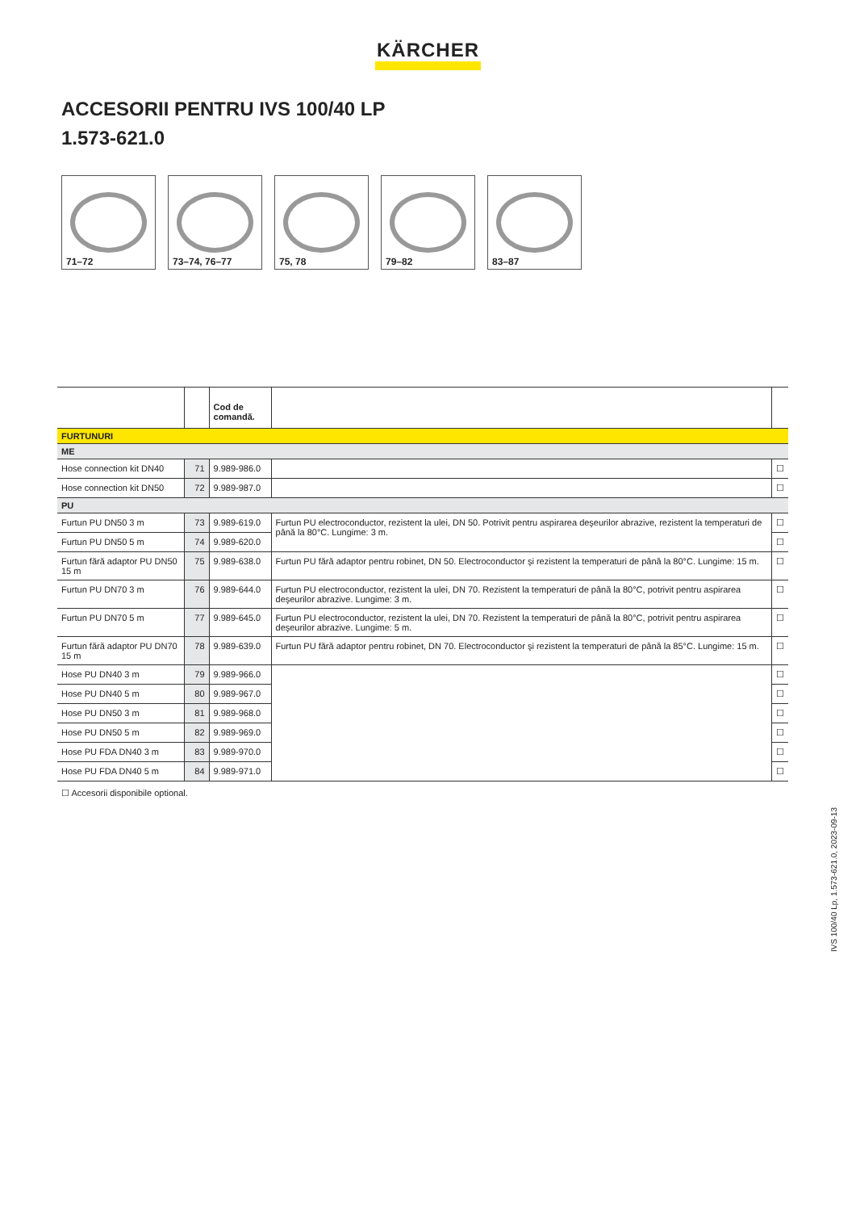KÄRCHER
ACCESORII PENTRU IVS 100/40 LP
1.573-621.0
71–72 73–74, 76–77
75, 78 79–82 83–87
| | | Cod de comandă. | | |
| --- | --- | --- | --- | --- |
| FURTUNURI | | | | |
| ME | | | | |
| Hose connection kit DN40 | 71 | 9.989-986.0 | | ☐ |
| Hose connection kit DN50 | 72 | 9.989-987.0 | | ☐ |
| PU | | | | |
| Furtun PU DN50 3 m | 73 | 9.989-619.0 | Furtun PU electroconductor, rezistent la ulei, DN 50. Potrivit pentru aspirarea deşeurilor abrazive, rezistent la temperaturi de până la 80°C. Lungime: 3 m. | ☐ |
| Furtun PU DN50 5 m | 74 | 9.989-620.0 | | ☐ |
| Furtun fără adaptor PU DN50 15 m | 75 | 9.989-638.0 | Furtun PU fără adaptor pentru robinet, DN 50. Electroconductor şi rezistent la temperaturi de până la 80°C. Lungime: 15 m. | ☐ |
| Furtun PU DN70 3 m | 76 | 9.989-644.0 | Furtun PU electroconductor, rezistent la ulei, DN 70. Rezistent la temperaturi de până la 80°C, potrivit pentru aspirarea deşeurilor abrazive. Lungime: 3 m. | ☐ |
| Furtun PU DN70 5 m | 77 | 9.989-645.0 | Furtun PU electroconductor, rezistent la ulei, DN 70. Rezistent la temperaturi de până la 80°C, potrivit pentru aspirarea deşeurilor abrazive. Lungime: 5 m. | ☐ |
| Furtun fără adaptor PU DN70 15 m | 78 | 9.989-639.0 | Furtun PU fără adaptor pentru robinet, DN 70. Electroconductor şi rezistent la temperaturi de până la 85°C. Lungime: 15 m. | ☐ |
| Hose PU DN40 3 m | 79 | 9.989-966.0 | | ☐ |
| Hose PU DN40 5 m | 80 | 9.989-967.0 | | ☐ |
| Hose PU DN50 3 m | 81 | 9.989-968.0 | | ☐ |
| Hose PU DN50 5 m | 82 | 9.989-969.0 | | ☐ |
| Hose PU FDA DN40 3 m | 83 | 9.989-970.0 | | ☐ |
| Hose PU FDA DN40 5 m | 84 | 9.989-971.0 | | ☐ |
☐ Accesorii disponibile optional.
IVS 100/40 Lp, 1.573-621.0, 2023-09-13